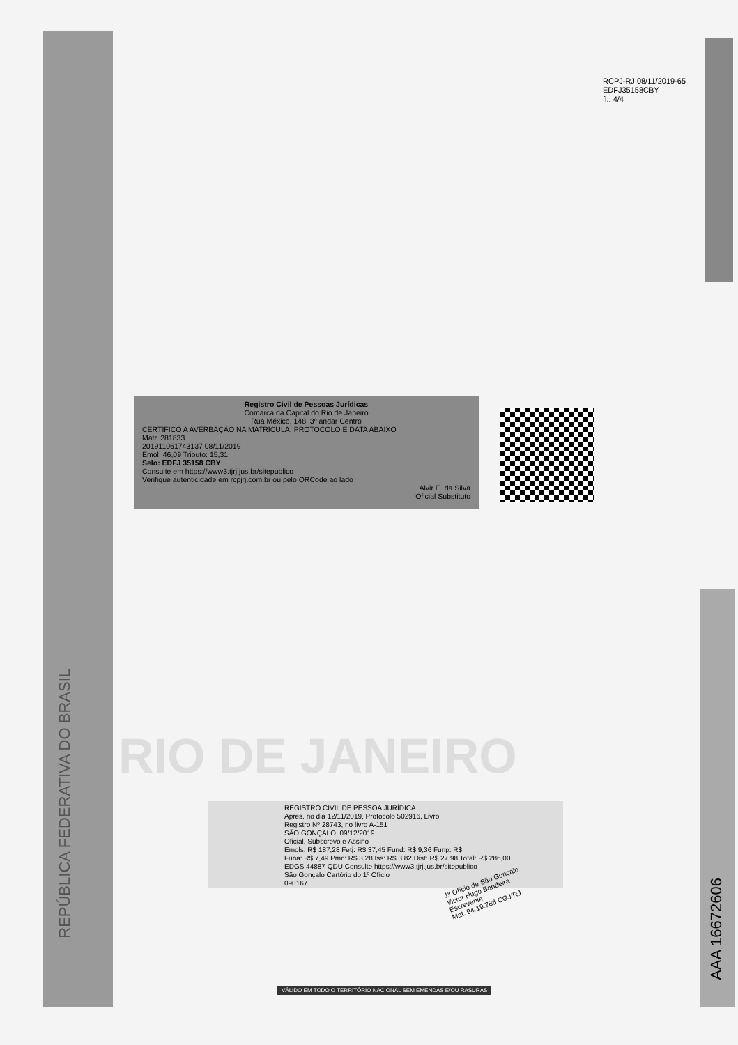RCPJ-RJ 08/11/2019-65
EDFJ35158CBY
fl.: 4/4
REPÚBLICA FEDERATIVA DO BRASIL
Registro Civil de Pessoas Jurídicas
Comarca da Capital do Rio de Janeiro
Rua México, 148, 3º andar Centro
CERTIFICO A AVERBAÇÃO NA MATRÍCULA, PROTOCOLO E DATA ABAIXO
Matr. 281833
201911061743137 08/11/2019
Emol: 46,09 Tributo: 15,31
Selo: EDFJ 35158 CBY
Consulte em https://www3.tjrj.jus.br/sitepublico
Verifique autenticidade em rcpjrj.com.br ou pelo QRCode ao lado
Alvir E. da Silva
Oficial Substituto
RIO DE JANEIRO
REGISTRO CIVIL DE PESSOA JURÍDICA
Apres. no dia 12/11/2019, Protocolo 502916, Livro
Registro Nº 28743, no livro A-151
SÃO GONÇALO, 09/12/2019
Oficial. Subscrevo e Assino
Emols: R$ 187,28 Fetj: R$ 37,45 Fund: R$ 9,36 Funp: R$
Funa: R$ 7,49 Pmc: R$ 3,28 Iss: R$ 3,82 Dist: R$ 27,98 Total: R$ 286,00
EDGS 44887 QDU Consulte https://www3.tjrj.jus.br/sitepublico
São Gonçalo Cartório do 1º Ofício
090167
1º Ofício de São Gonçalo
Victor Hugo Bandeira
Escrevente
Mat. 94/19.786 CGJ/RJ
AAA 16672606
VÁLIDO EM TODO O TERRITÓRIO NACIONAL SEM EMENDAS E/OU RASURAS